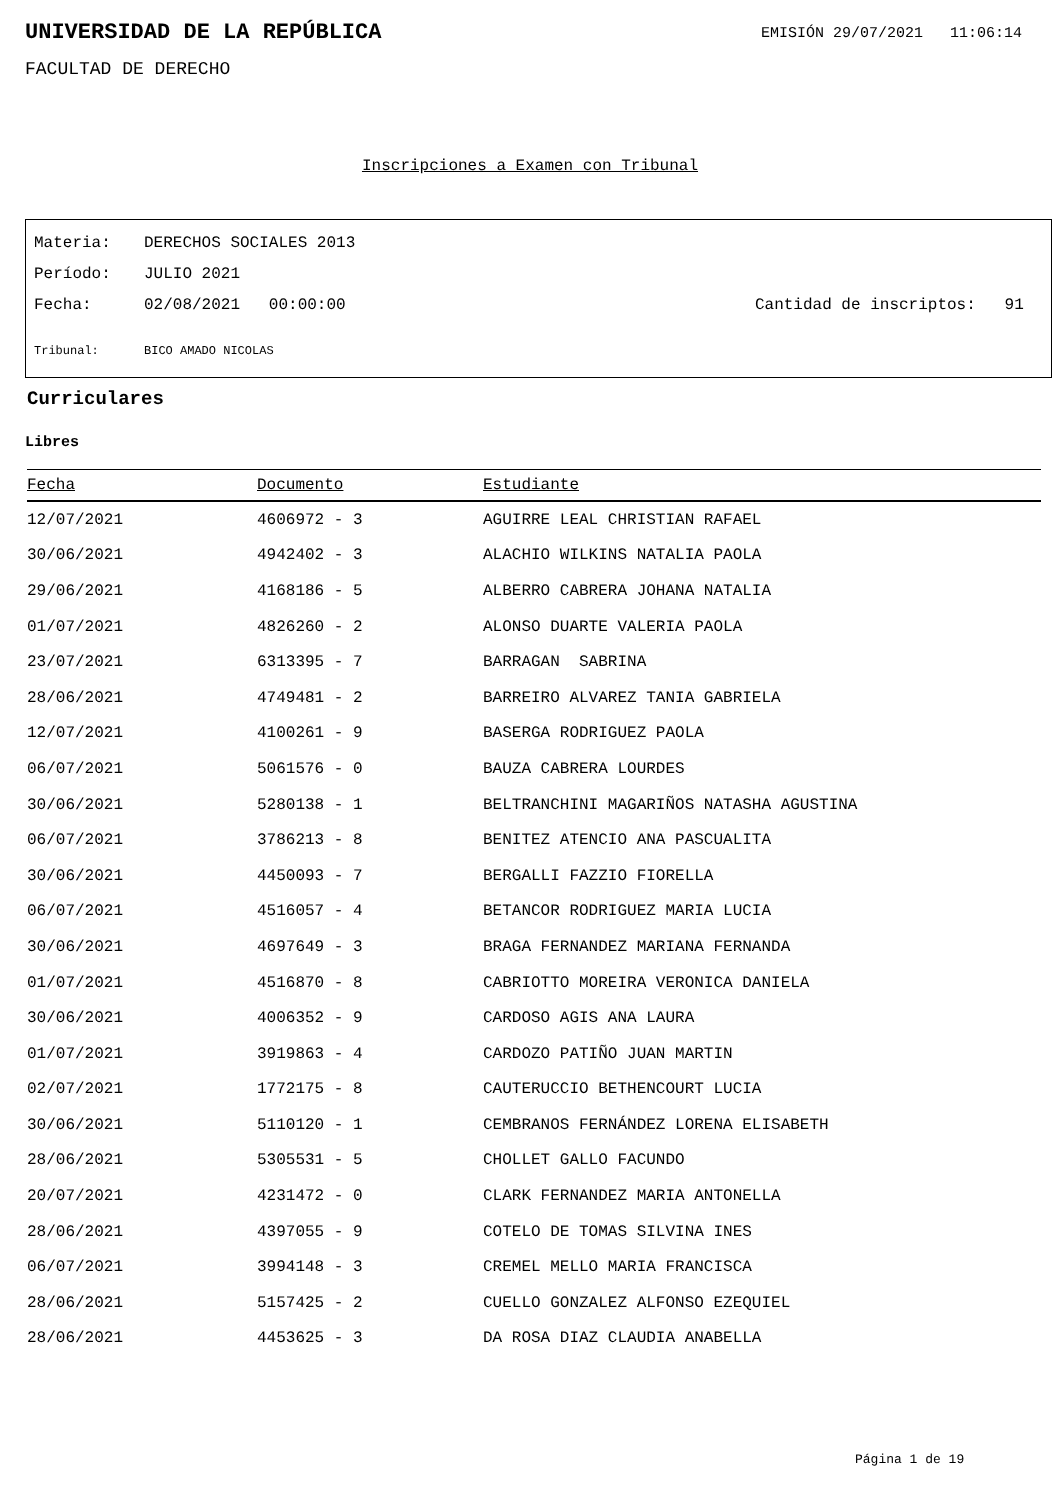UNIVERSIDAD DE LA REPÚBLICA
EMISIÓN 29/07/2021 11:06:14
FACULTAD DE DERECHO
Inscripciones a Examen con Tribunal
Materia: DERECHOS SOCIALES 2013
Período: JULIO 2021
Fecha: 02/08/2021 00:00:00 Cantidad de inscriptos: 91
Tribunal: BICO AMADO NICOLAS
Curriculares
Libres
| Fecha | Documento | Estudiante |
| --- | --- | --- |
| 12/07/2021 | 4606972 - 3 | AGUIRRE LEAL CHRISTIAN RAFAEL |
| 30/06/2021 | 4942402 - 3 | ALACHIO WILKINS NATALIA PAOLA |
| 29/06/2021 | 4168186 - 5 | ALBERRO CABRERA JOHANA NATALIA |
| 01/07/2021 | 4826260 - 2 | ALONSO DUARTE VALERIA PAOLA |
| 23/07/2021 | 6313395 - 7 | BARRAGAN SABRINA |
| 28/06/2021 | 4749481 - 2 | BARREIRO ALVAREZ TANIA GABRIELA |
| 12/07/2021 | 4100261 - 9 | BASERGA RODRIGUEZ PAOLA |
| 06/07/2021 | 5061576 - 0 | BAUZA CABRERA LOURDES |
| 30/06/2021 | 5280138 - 1 | BELTRANCHINI MAGARIÑOS NATASHA AGUSTINA |
| 06/07/2021 | 3786213 - 8 | BENITEZ ATENCIO ANA PASCUALITA |
| 30/06/2021 | 4450093 - 7 | BERGALLI FAZZIO FIORELLA |
| 06/07/2021 | 4516057 - 4 | BETANCOR RODRIGUEZ MARIA LUCIA |
| 30/06/2021 | 4697649 - 3 | BRAGA FERNANDEZ MARIANA FERNANDA |
| 01/07/2021 | 4516870 - 8 | CABRIOTTO MOREIRA VERONICA DANIELA |
| 30/06/2021 | 4006352 - 9 | CARDOSO AGIS ANA LAURA |
| 01/07/2021 | 3919863 - 4 | CARDOZO PATIÑO JUAN MARTIN |
| 02/07/2021 | 1772175 - 8 | CAUTERUCCIO BETHENCOURT LUCIA |
| 30/06/2021 | 5110120 - 1 | CEMBRANOS FERNÁNDEZ LORENA ELISABETH |
| 28/06/2021 | 5305531 - 5 | CHOLLET GALLO FACUNDO |
| 20/07/2021 | 4231472 - 0 | CLARK FERNANDEZ MARIA ANTONELLA |
| 28/06/2021 | 4397055 - 9 | COTELO DE TOMAS SILVINA INES |
| 06/07/2021 | 3994148 - 3 | CREMEL MELLO MARIA FRANCISCA |
| 28/06/2021 | 5157425 - 2 | CUELLO GONZALEZ ALFONSO EZEQUIEL |
| 28/06/2021 | 4453625 - 3 | DA ROSA DIAZ CLAUDIA ANABELLA |
Página 1 de 19